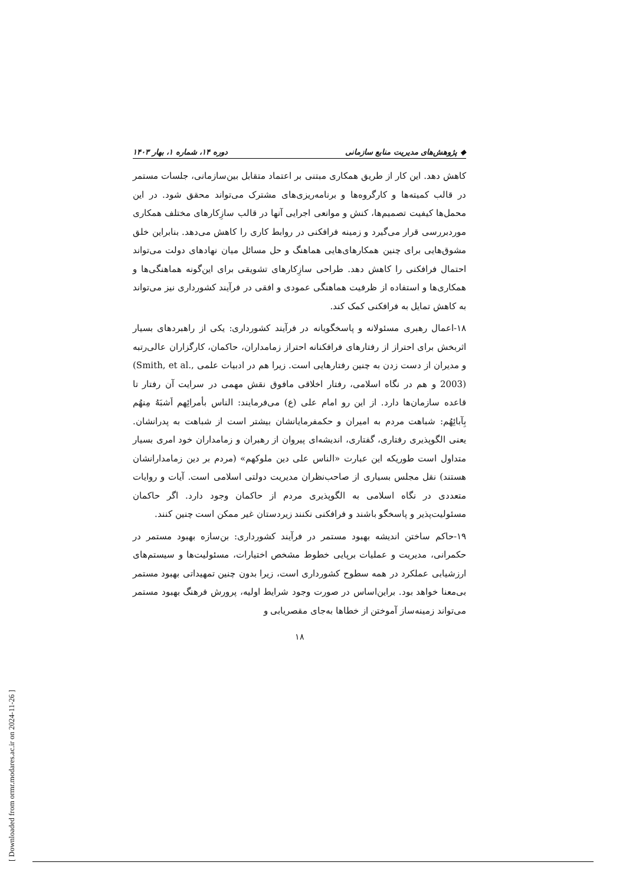◆ پژوهش‌های مدیریت منابع سازمانی دوره ۱۴، شماره ۱، بهار ۱۴۰۳
کاهش دهد. این کار از طریق همکاری مبتنی بر اعتماد متقابل بین‌سازمانی، جلسات مستمر در قالب کمیته‌ها و کارگروه‌ها و برنامه‌ریزی‌های مشترک می‌تواند محقق شود. در این محمل‌ها کیفیت تصمیم‌ها، کنش و موانعی اجرایی آنها در قالب سازِکارهای مختلف همکاری موردبررسی قرار می‌گیرد و زمینه فرافکنی در روابط کاری را کاهش می‌دهد. بنابراین خلق مشوق‌هایی برای چنین همکارهای‌هایی هماهنگ و حل مسائل میان نهادهای دولت می‌تواند احتمال فرافکنی را کاهش دهد. طراحی سازِکارهای تشویقی برای این‌گونه هماهنگی‌ها و همکاری‌ها و استفاده از ظرفیت هماهنگی عمودی و افقی در فرآیند کشورداری نیز می‌تواند به کاهش تمایل به فرافکنی کمک کند.
۱۸-اعمال رهبری مسئولانه و پاسخگویانه در فرآیند کشورداری: یکی از راهبردهای بسیار اثربخش برای احتراز از رفتارهای فرافکنانه احتراز زمامداران، حاکمان، کارگزاران عالی‌رتبه و مدیران از دست زدن به چنین رفتارهایی است. زیرا هم در ادبیات علمی (Smith, et al., 2003) و هم در نگاه اسلامی، رفتار اخلاقی مافوق نقش مهمی در سرایت آن رفتار تا قاعده سازمان‌ها دارد. از این رو امام علی (ع) می‌فرمایند: الناس بأمرائِهم اَشبَهُ مِنهُم بِآبائِهُم: شباهت مردم به امیران و حکمفرمایانشان بیشتر است از شباهت به پدرانشان. یعنی الگوپذیری رفتاری، گفتاری، اندیشه‌ای پیروان از رهبران و زمامداران خود امری بسیار متداول است طوریکه این عبارت «الناس علی دین ملوکهم» (مردم بر دین زمامدارانشان هستند) نقل مجلس بسیاری از صاحب‌نظران مدیریت دولتی اسلامی است. آیات و روایات متعددی در نگاه اسلامی به الگوپذیری مردم از حاکمان وجود دارد. اگر حاکمان مسئولیت‌پذیر و پاسخگو باشند و فرافکنی نکنند زیردستان غیر ممکن است چنین کنند.
۱۹-حاکم ساختن اندیشه بهبود مستمر در فرآیند کشورداری: بن‌سازه بهبود مستمر در حکمرانی، مدیریت و عملیات برپایی خطوط مشخص اختیارات، مسئولیت‌ها و سیستم‌های ارزشیابی عملکرد در همه سطوح کشورداری است، زیرا بدون چنین تمهیداتی بهبود مستمر بی‌معنا خواهد بود. براین‌اساس در صورت وجود شرایط اولیه، پرورش فرهنگ بهبود مستمر می‌تواند زمینه‌ساز آموختن از خطاها به‌جای مقصریابی و
۱۸
[ Downloaded from ormr.modares.ac.ir on 2024-11-26 ]